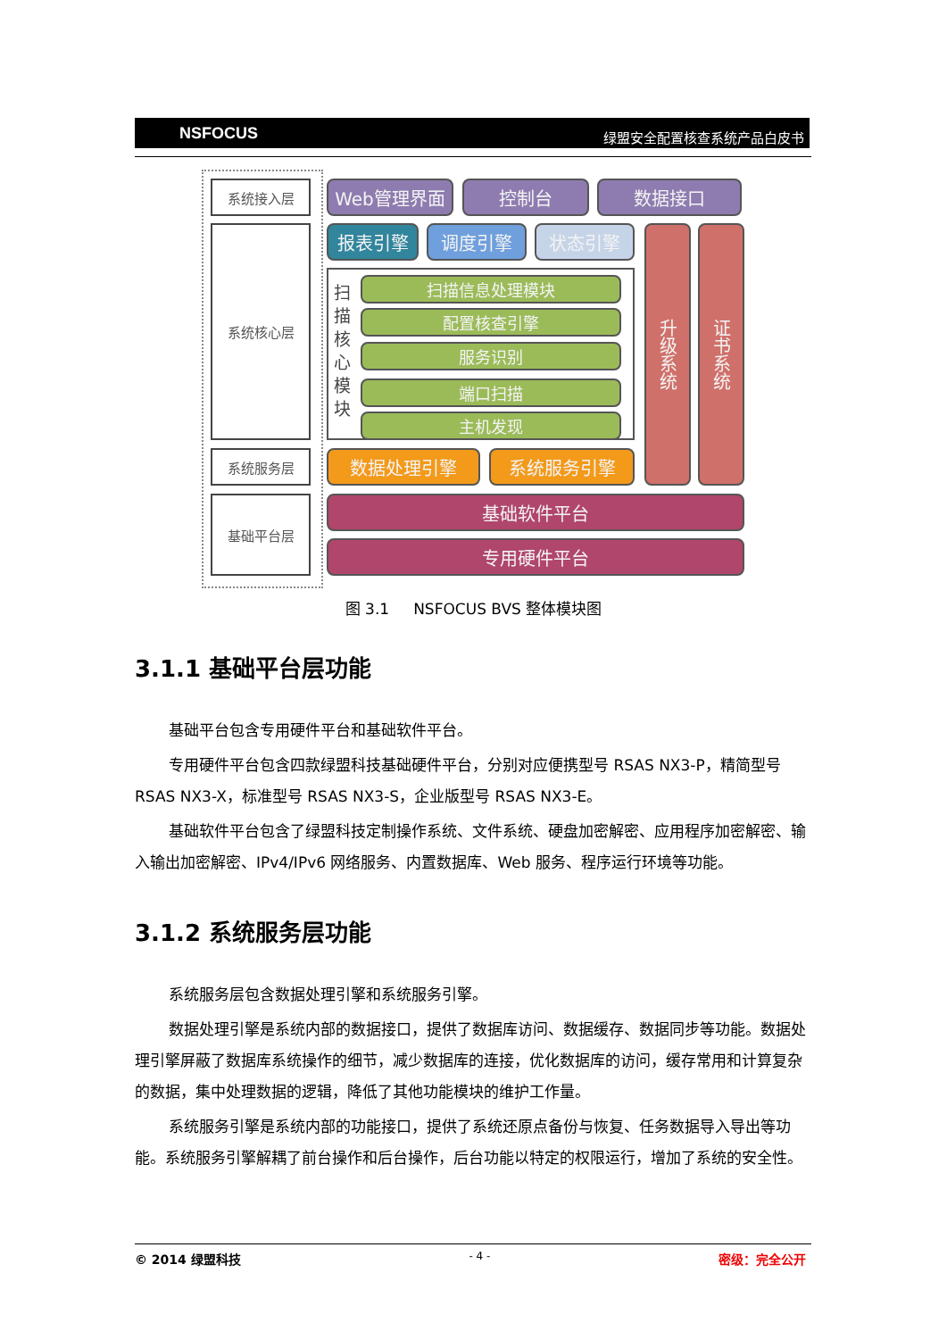NSFOCUS 绿盟安全配置核查系统产品白皮书
系统接入层
系统核心层
系统服务层
基础平台层
Web管理界面 控制台 数据接口
报表引擎 调度引擎 状态引擎
扫描核心模块
扫描信息处理模块
配置核查引擎
服务识别
端口扫描
主机发现
升级系统
证书系统
数据处理引擎 系统服务引擎
基础软件平台
专用硬件平台
图 3.1 NSFOCUS BVS 整体模块图
3.1.1 基础平台层功能
基础平台包含专用硬件平台和基础软件平台。
专用硬件平台包含四款绿盟科技基础硬件平台，分别对应便携型号 RSAS NX3-P，精简型号 RSAS NX3-X，标准型号 RSAS NX3-S，企业版型号 RSAS NX3-E。
基础软件平台包含了绿盟科技定制操作系统、文件系统、硬盘加密解密、应用程序加密解密、输入输出加密解密、IPv4/IPv6 网络服务、内置数据库、Web 服务、程序运行环境等功能。
3.1.2 系统服务层功能
系统服务层包含数据处理引擎和系统服务引擎。
数据处理引擎是系统内部的数据接口，提供了数据库访问、数据缓存、数据同步等功能。数据处理引擎屏蔽了数据库系统操作的细节，减少数据库的连接，优化数据库的访问，缓存常用和计算复杂的数据，集中处理数据的逻辑，降低了其他功能模块的维护工作量。
系统服务引擎是系统内部的功能接口，提供了系统还原点备份与恢复、任务数据导入导出等功能。系统服务引擎解耦了前台操作和后台操作，后台功能以特定的权限运行，增加了系统的安全性。
© 2014 绿盟科技 - 4 - 密级：完全公开